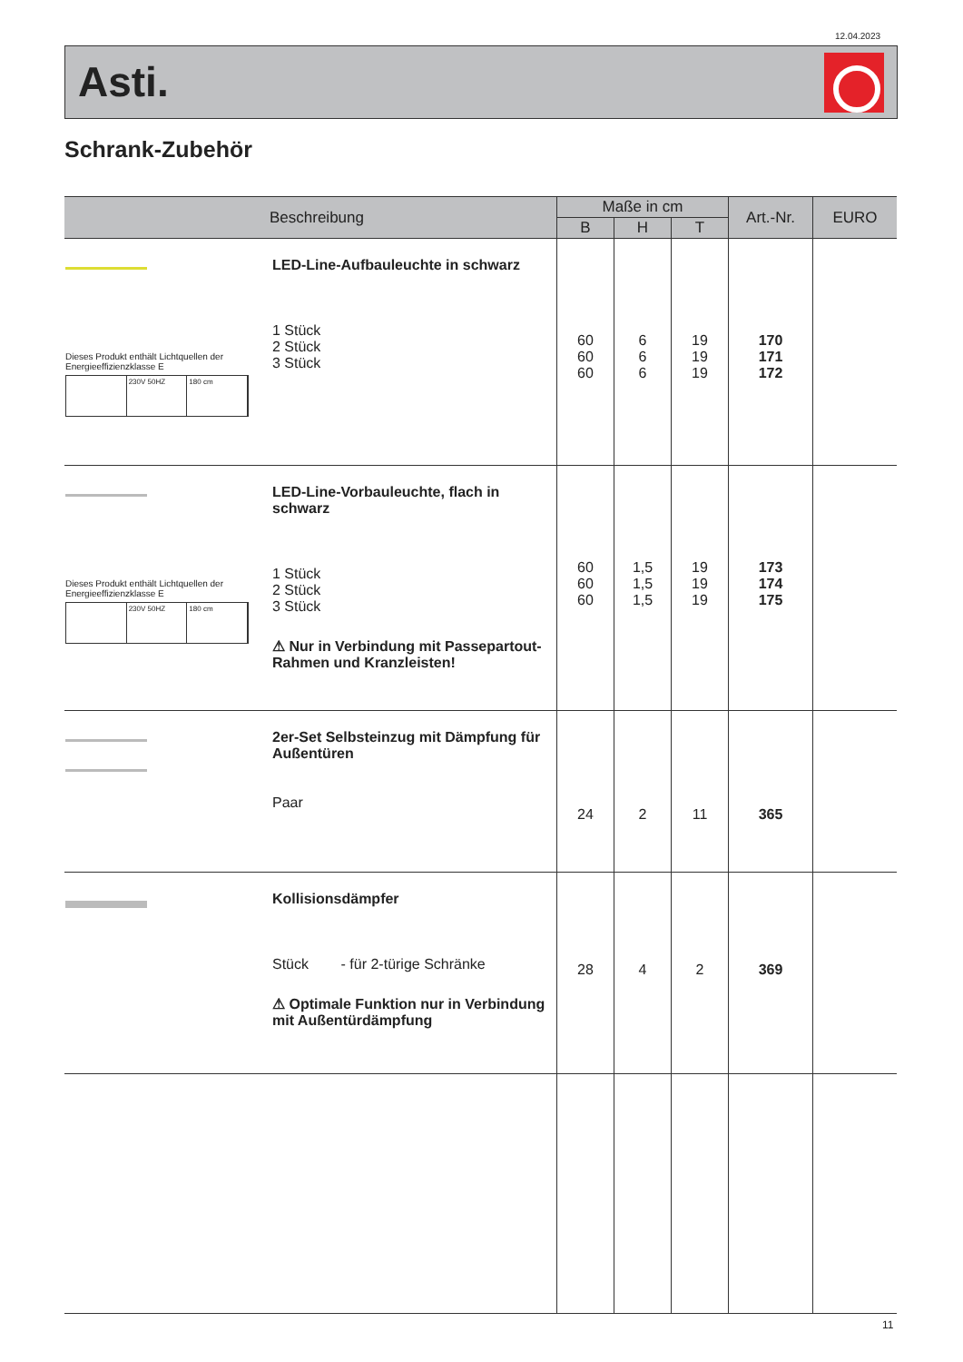12.04.2023
Asti.
Schrank-Zubehör
| Beschreibung | | Maße in cm | | | Art.-Nr. | EURO |
| --- | --- | --- | --- | --- | --- | --- |
| | | B | H | T | | |
| Dieses Produkt enthält Lichtquellen der Energieeffizienzklasse E 230V 50HZ 180 cm | LED-Line-Aufbauleuchte in schwarz 1 Stück 2 Stück 3 Stück | 60 60 60 | 6 6 6 | 19 19 19 | 170 171 172 | |
| Dieses Produkt enthält Lichtquellen der Energieeffizienzklasse E 230V 50HZ 180 cm | LED-Line-Vorbauleuchte, flach in schwarz 1 Stück 2 Stück 3 Stück ⚠ Nur in Verbindung mit Passepartout-Rahmen und Kranzleisten! | 60 60 60 | 1,5 1,5 1,5 | 19 19 19 | 173 174 175 | |
| | 2er-Set Selbsteinzug mit Dämpfung für Außentüren Paar | 24 | 2 | 11 | 365 | |
| | Kollisionsdämpfer Stück - für 2-türige Schränke ⚠ Optimale Funktion nur in Verbindung mit Außentürdämpfung | 28 | 4 | 2 | 369 | |
11